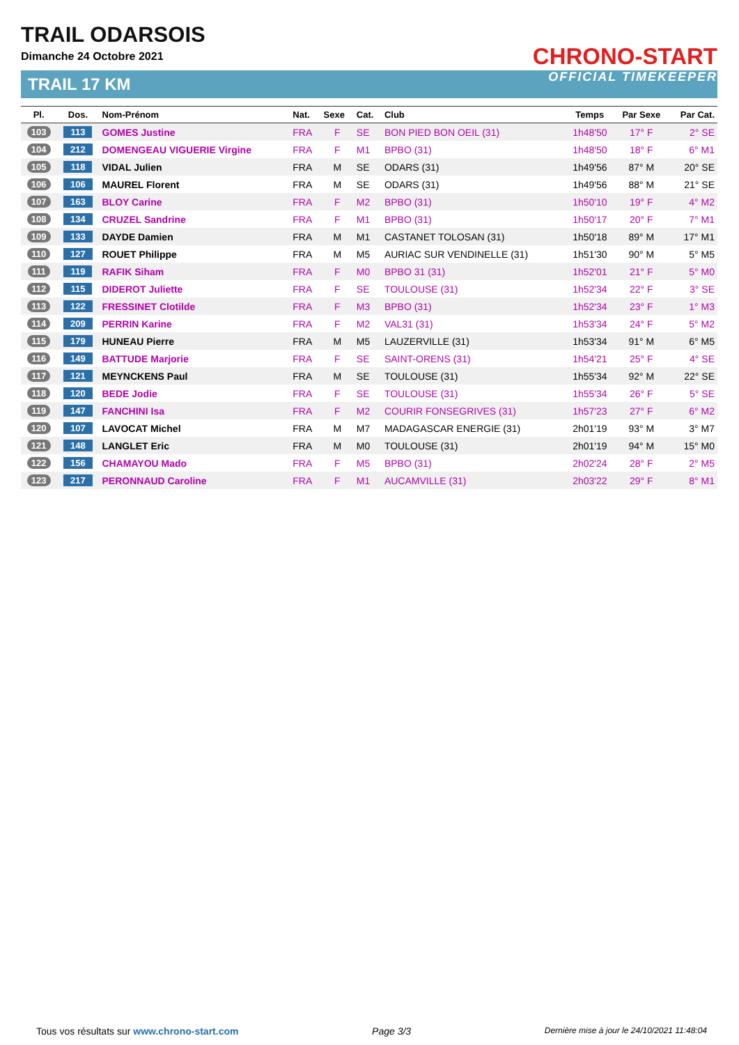TRAIL ODARSOIS
Dimanche 24 Octobre 2021
TRAIL 17 KM
CHRONO-START
OFFICIAL TIMEKEEPER
| Pl. | Dos. | Nom-Prénom | Nat. | Sexe | Cat. | Club | Temps | Par Sexe | Par Cat. |
| --- | --- | --- | --- | --- | --- | --- | --- | --- | --- |
| 103 | 113 | GOMES Justine | FRA | F | SE | BON PIED BON OEIL (31) | 1h48'50 | 17° F | 2° SE |
| 104 | 212 | DOMENGEAU VIGUERIE Virgine | FRA | F | M1 | BPBO (31) | 1h48'50 | 18° F | 6° M1 |
| 105 | 118 | VIDAL Julien | FRA | M | SE | ODARS (31) | 1h49'56 | 87° M | 20° SE |
| 106 | 106 | MAUREL Florent | FRA | M | SE | ODARS (31) | 1h49'56 | 88° M | 21° SE |
| 107 | 163 | BLOY Carine | FRA | F | M2 | BPBO (31) | 1h50'10 | 19° F | 4° M2 |
| 108 | 134 | CRUZEL Sandrine | FRA | F | M1 | BPBO (31) | 1h50'17 | 20° F | 7° M1 |
| 109 | 133 | DAYDE Damien | FRA | M | M1 | CASTANET TOLOSAN (31) | 1h50'18 | 89° M | 17° M1 |
| 110 | 127 | ROUET Philippe | FRA | M | M5 | AURIAC SUR VENDINELLE (31) | 1h51'30 | 90° M | 5° M5 |
| 111 | 119 | RAFIK Siham | FRA | F | M0 | BPBO 31 (31) | 1h52'01 | 21° F | 5° M0 |
| 112 | 115 | DIDEROT Juliette | FRA | F | SE | TOULOUSE (31) | 1h52'34 | 22° F | 3° SE |
| 113 | 122 | FRESSINET Clotilde | FRA | F | M3 | BPBO (31) | 1h52'34 | 23° F | 1° M3 |
| 114 | 209 | PERRIN Karine | FRA | F | M2 | VAL31 (31) | 1h53'34 | 24° F | 5° M2 |
| 115 | 179 | HUNEAU Pierre | FRA | M | M5 | LAUZERVILLE (31) | 1h53'34 | 91° M | 6° M5 |
| 116 | 149 | BATTUDE Marjorie | FRA | F | SE | SAINT-ORENS (31) | 1h54'21 | 25° F | 4° SE |
| 117 | 121 | MEYNCKENS Paul | FRA | M | SE | TOULOUSE (31) | 1h55'34 | 92° M | 22° SE |
| 118 | 120 | BEDE Jodie | FRA | F | SE | TOULOUSE (31) | 1h55'34 | 26° F | 5° SE |
| 119 | 147 | FANCHINI Isa | FRA | F | M2 | COURIR FONSEGRIVES (31) | 1h57'23 | 27° F | 6° M2 |
| 120 | 107 | LAVOCAT Michel | FRA | M | M7 | MADAGASCAR ENERGIE (31) | 2h01'19 | 93° M | 3° M7 |
| 121 | 148 | LANGLET Eric | FRA | M | M0 | TOULOUSE (31) | 2h01'19 | 94° M | 15° M0 |
| 122 | 156 | CHAMAYOU Mado | FRA | F | M5 | BPBO (31) | 2h02'24 | 28° F | 2° M5 |
| 123 | 217 | PERONNAUD Caroline | FRA | F | M1 | AUCAMVILLE (31) | 2h03'22 | 29° F | 8° M1 |
Tous vos résultats sur www.chrono-start.com Page 3/3 Dernière mise à jour le 24/10/2021 11:48:04